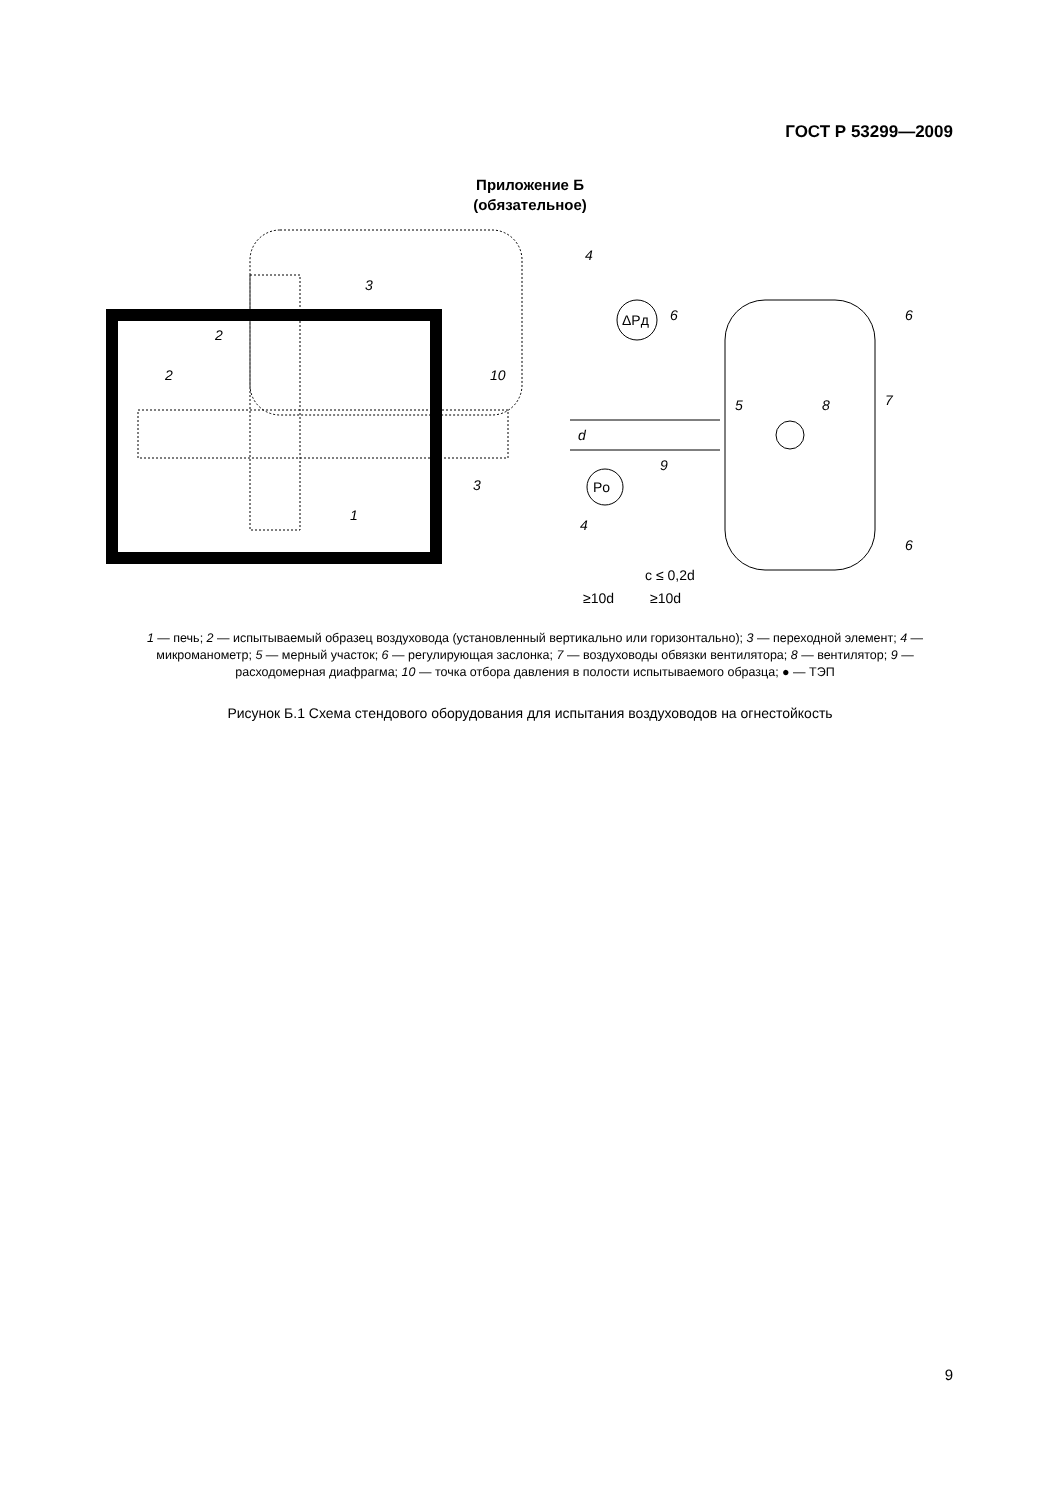ГОСТ Р 53299—2009
Приложение Б
(обязательное)
ΔPд
Po
3
2
2
10
3
1
4
6
6
5
8
7
9
4
6
c ≤ 0,2d
≥10d
≥10d
d
1 — печь; 2 — испытываемый образец воздуховода (установленный вертикально или горизонтально); 3 — переходной элемент; 4 — микроманометр; 5 — мерный участок; 6 — регулирующая заслонка; 7 — воздуховоды обвязки вентилятора; 8 — вентилятор; 9 — расходомерная диафрагма; 10 — точка отбора давления в полости испытываемого образца; ● — ТЭП
Рисунок Б.1 Схема стендового оборудования для испытания воздуховодов на огнестойкость
9